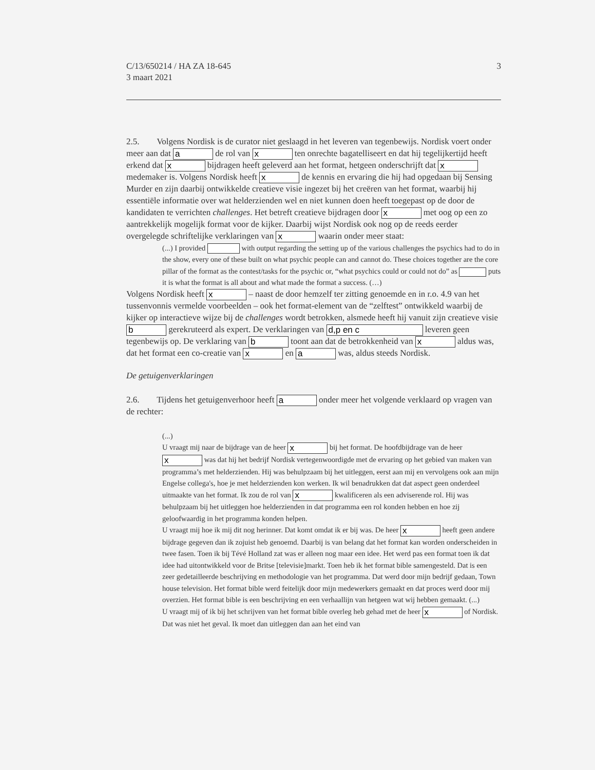C/13/650214 / HA ZA 18-645
3 maart 2021
3
2.5. Volgens Nordisk is de curator niet geslaagd in het leveren van tegenbewijs. Nordisk voert onder meer aan dat a de rol van x ten onrechte bagatelliseert en dat hij tegelijkertijd heeft erkend dat x bijdragen heeft geleverd aan het format, hetgeen onderschrijft dat x medemaker is. Volgens Nordisk heeft x de kennis en ervaring die hij had opgedaan bij Sensing Murder en zijn daarbij ontwikkelde creatieve visie ingezet bij het creëren van het format, waarbij hij essentiële informatie over wat helderzienden wel en niet kunnen doen heeft toegepast op de door de kandidaten te verrichten challenges. Het betreft creatieve bijdragen door x met oog op een zo aantrekkelijk mogelijk format voor de kijker. Daarbij wijst Nordisk ook nog op de reeds eerder overgelegde schriftelijke verklaringen van x waarin onder meer staat:
(...) I provided with output regarding the setting up of the various challenges the psychics had to do in the show, every one of these built on what psychic people can and cannot do. These choices together are the core pillar of the format as the contest/tasks for the psychic or, “what psychics could or could not do” as puts it is what the format is all about and what made the format a success. (…)
Volgens Nordisk heeft x – naast de door hemzelf ter zitting genoemde en in r.o. 4.9 van het tussenvonnis vermelde voorbeelden – ook het format-element van de “zelftest” ontwikkeld waarbij de kijker op interactieve wijze bij de challenges wordt betrokken, alsmede heeft hij vanuit zijn creatieve visie b gerekruteerd als expert. De verklaringen van d,p en c leveren geen tegenbewijs op. De verklaring van b toont aan dat de betrokkenheid van x aldus was, dat het format een co-creatie van x en a was, aldus steeds Nordisk.
De getuigenverklaringen
2.6. Tijdens het getuigenverhoor heeft a onder meer het volgende verklaard op vragen van de rechter:
(...)
U vraagt mij naar de bijdrage van de heer x bij het format. De hoofdbijdrage van de heer x was dat hij het bedrijf Nordisk vertegenwoordigde met de ervaring op het gebied van maken van programma’s met helderzienden. Hij was behulpzaam bij het uitleggen, eerst aan mij en vervolgens ook aan mijn Engelse collega's, hoe je met helderzienden kon werken. Ik wil benadrukken dat dat aspect geen onderdeel uitmaakte van het format. Ik zou de rol van x kwalificeren als een adviserende rol. Hij was behulpzaam bij het uitleggen hoe helderzienden in dat programma een rol konden hebben en hoe zij geloofwaardig in het programma konden helpen.
U vraagt mij hoe ik mij dit nog herinner. Dat komt omdat ik er bij was. De heer x heeft geen andere bijdrage gegeven dan ik zojuist heb genoemd. Daarbij is van belang dat het format kan worden onderscheiden in twee fasen. Toen ik bij Tévé Holland zat was er alleen nog maar een idee. Het werd pas een format toen ik dat idee had uitontwikkeld voor de Britse [televisie]markt. Toen heb ik het format bible samengesteld. Dat is een zeer gedetailleerde beschrijving en methodologie van het programma. Dat werd door mijn bedrijf gedaan, Town house television. Het format bible werd feitelijk door mijn medewerkers gemaakt en dat proces werd door mij overzien. Het format bible is een beschrijving en een verhaallijn van hetgeen wat wij hebben gemaakt. (...)
U vraagt mij of ik bij het schrijven van het format bible overleg heb gehad met de heer x of Nordisk. Dat was niet het geval. Ik moet dan uitleggen dan aan het eind van